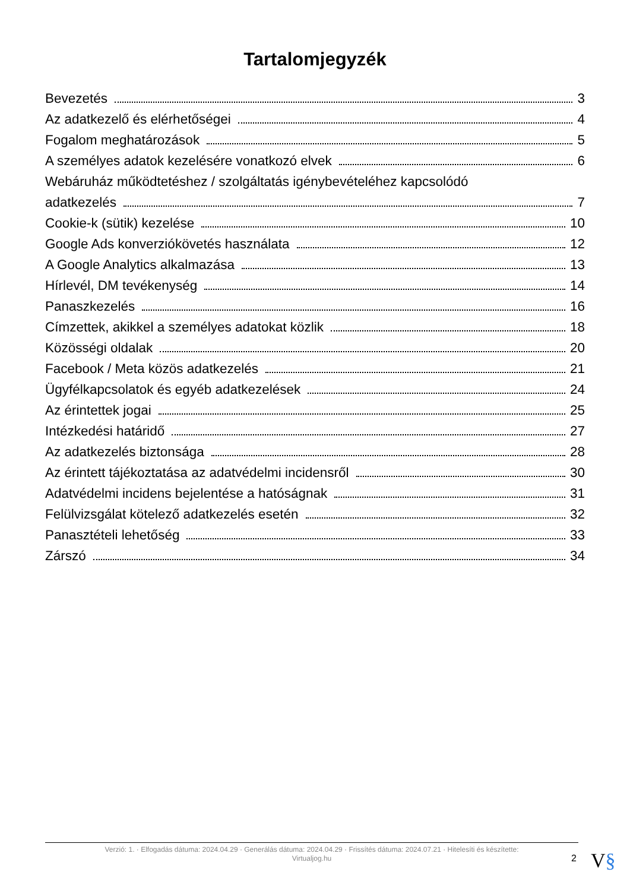Tartalomjegyzék
Bevezetés 3
Az adatkezelő és elérhetőségei 4
Fogalom meghatározások 5
A személyes adatok kezelésére vonatkozó elvek 6
Webáruház működtetéshez / szolgáltatás igénybevételéhez kapcsolódó
adatkezelés 7
Cookie-k (sütik) kezelése 10
Google Ads konverziókövetés használata 12
A Google Analytics alkalmazása 13
Hírlevél, DM tevékenység 14
Panaszkezelés 16
Címzettek, akikkel a személyes adatokat közlik 18
Közösségi oldalak 20
Facebook / Meta közös adatkezelés 21
Ügyfélkapcsolatok és egyéb adatkezelések 24
Az érintettek jogai 25
Intézkedési határidő 27
Az adatkezelés biztonsága 28
Az érintett tájékoztatása az adatvédelmi incidensről 30
Adatvédelmi incidens bejelentése a hatóságnak 31
Felülvizsgálat kötelező adatkezelés esetén 32
Panasztételi lehetőség 33
Zárszó 34
Verzió: 1. · Elfogadás dátuma: 2024.04.29 · Generálás dátuma: 2024.04.29 · Frissítés dátuma: 2024.07.21 · Hitelesíti és készítette:
Virtualjog.hu
2 V§